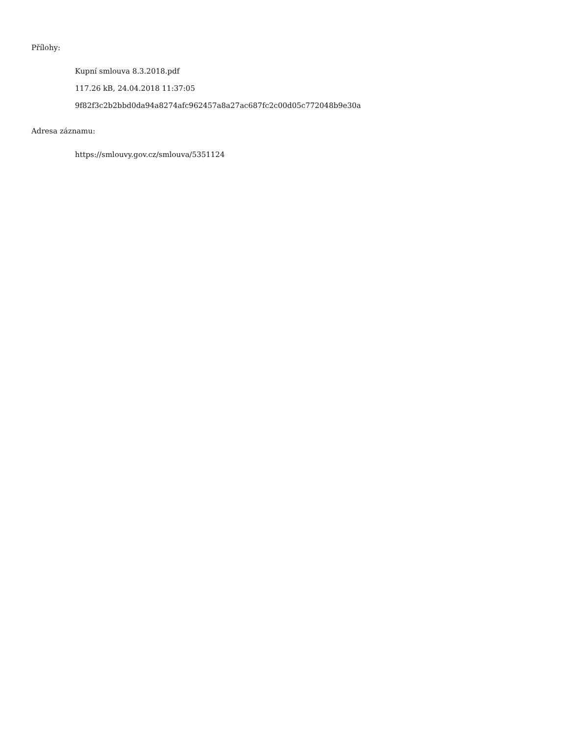Přílohy:
Kupní smlouva 8.3.2018.pdf
117.26 kB, 24.04.2018 11:37:05
9f82f3c2b2bbd0da94a8274afc962457a8a27ac687fc2c00d05c772048b9e30a
Adresa záznamu:
https://smlouvy.gov.cz/smlouva/5351124